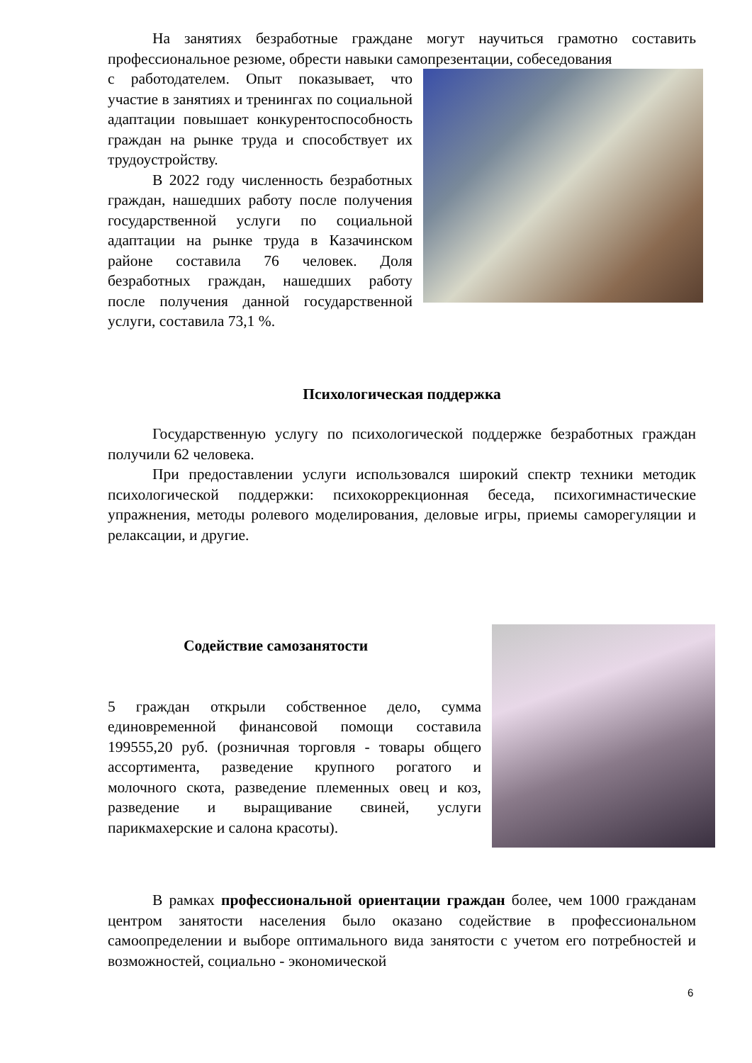На занятиях безработные граждане могут научиться грамотно составить профессиональное резюме, обрести навыки самопрезентации, собеседования
с работодателем. Опыт показывает, что участие в занятиях и тренингах по социальной адаптации повышает конкурентоспособность граждан на рынке труда и способствует их трудоустройству.
В 2022 году численность безработных граждан, нашедших работу после получения государственной услуги по социальной адаптации на рынке труда в Казачинском районе составила 76 человек. Доля безработных граждан, нашедших работу после получения данной государственной услуги, составила 73,1 %.
Психологическая поддержка
Государственную услугу по психологической поддержке безработных граждан получили 62 человека.
При предоставлении услуги использовался широкий спектр техники методик психологической поддержки: психокоррекционная беседа, психогимнастические упражнения, методы ролевого моделирования, деловые игры, приемы саморегуляции и релаксации, и другие.
Содействие самозанятости
5 граждан открыли собственное дело, сумма единовременной финансовой помощи составила 199555,20 руб. (розничная торговля - товары общего ассортимента, разведение крупного рогатого и молочного скота, разведение племенных овец и коз, разведение и выращивание свиней, услуги парикмахерские и салона красоты).
В рамках профессиональной ориентации граждан более, чем 1000 гражданам центром занятости населения было оказано содействие в профессиональном самоопределении и выборе оптимального вида занятости с учетом его потребностей и возможностей, социально - экономической
6